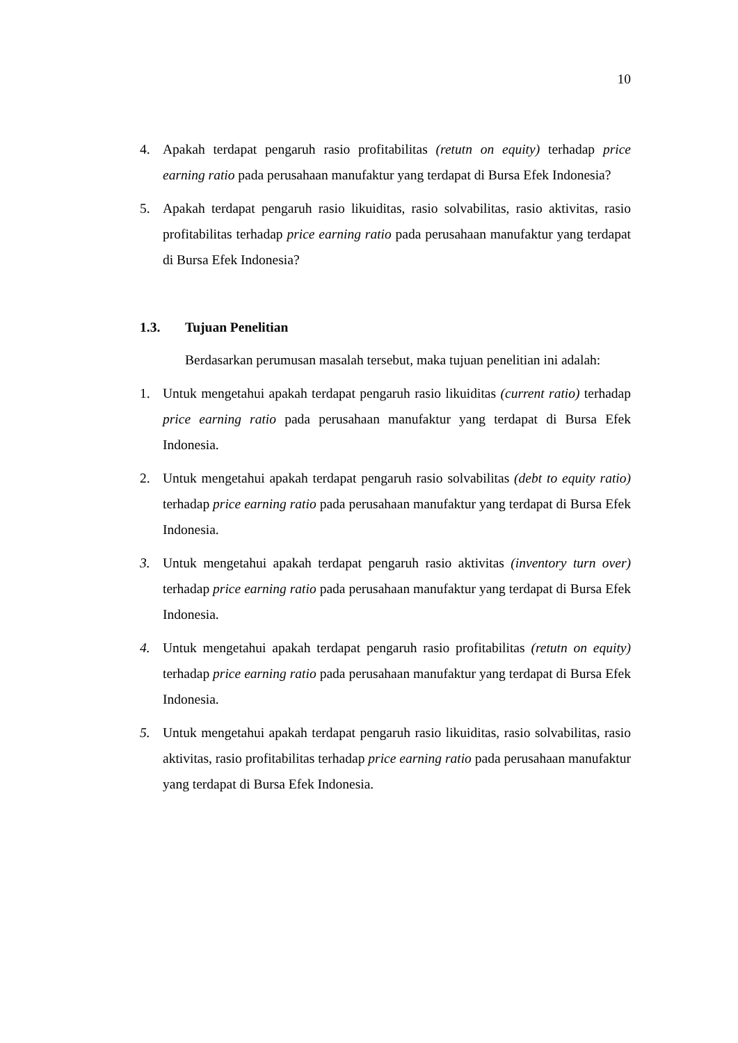10
4. Apakah terdapat pengaruh rasio profitabilitas (retutn on equity) terhadap price earning ratio pada perusahaan manufaktur yang terdapat di Bursa Efek Indonesia?
5. Apakah terdapat pengaruh rasio likuiditas, rasio solvabilitas, rasio aktivitas, rasio profitabilitas terhadap price earning ratio pada perusahaan manufaktur yang terdapat di Bursa Efek Indonesia?
1.3. Tujuan Penelitian
Berdasarkan perumusan masalah tersebut, maka tujuan penelitian ini adalah:
1. Untuk mengetahui apakah terdapat pengaruh rasio likuiditas (current ratio) terhadap price earning ratio pada perusahaan manufaktur yang terdapat di Bursa Efek Indonesia.
2. Untuk mengetahui apakah terdapat pengaruh rasio solvabilitas (debt to equity ratio) terhadap price earning ratio pada perusahaan manufaktur yang terdapat di Bursa Efek Indonesia.
3. Untuk mengetahui apakah terdapat pengaruh rasio aktivitas (inventory turn over) terhadap price earning ratio pada perusahaan manufaktur yang terdapat di Bursa Efek Indonesia.
4. Untuk mengetahui apakah terdapat pengaruh rasio profitabilitas (retutn on equity) terhadap price earning ratio pada perusahaan manufaktur yang terdapat di Bursa Efek Indonesia.
5. Untuk mengetahui apakah terdapat pengaruh rasio likuiditas, rasio solvabilitas, rasio aktivitas, rasio profitabilitas terhadap price earning ratio pada perusahaan manufaktur yang terdapat di Bursa Efek Indonesia.